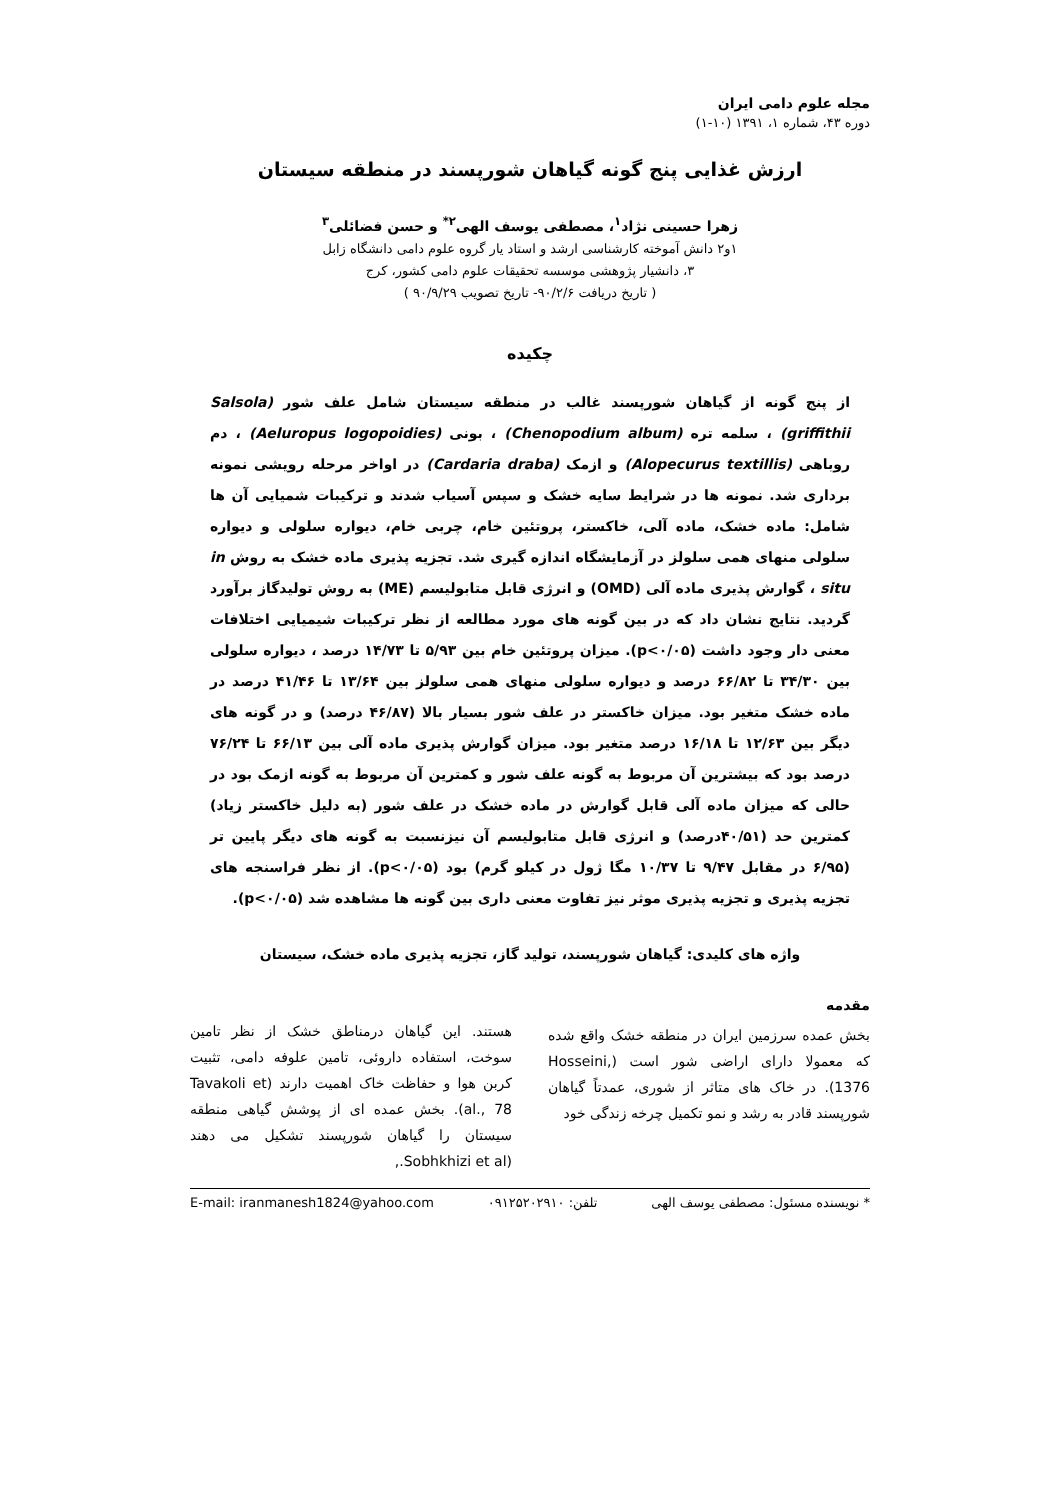مجله علوم دامی ایران
دوره ۴۳، شماره ۱، ۱۳۹۱ (۱۰-۱)
ارزش غذایی پنج گونه گیاهان شورپسند در منطقه سیستان
زهرا حسینی نژاد<sup>۱</sup>، مصطفی یوسف الهی<sup>۲*</sup> و حسن فضائلی<sup>۳</sup>
۱و۲ دانش آموخته کارشناسی ارشد و استاد یار گروه علوم دامی دانشگاه زابل
۳، دانشیار پژوهشی موسسه تحقیقات علوم دامی کشور، کرج
( تاریخ دریافت ۹۰/۲/۶- تاریخ تصویب ۹۰/۹/۲۹ )
چکیده
از پنج گونه از گیاهان شورپسند غالب در منطقه سیستان شامل علف شور Salsola) griffithii) ، سلمه تره (Chenopodium album) ، بونی (Aeluropus logopoidies) ، دم روباهی (Alopecurus textillis) و ازمک (Cardaria draba) در اواخر مرحله رویشی نمونه برداری شد. نمونه ها در شرایط سایه خشک و سپس آسیاب شدند و ترکیبات شمیایی آن ها شامل: ماده خشک، ماده آلی، خاکستر، پروتئین خام، چربی خام، دیواره سلولی و دیواره سلولی منهای همی سلولز در آزمایشگاه اندازه گیری شد. تجزیه پذیری ماده خشک به روش in situ ، گوارش پذیری ماده آلی (OMD) و انرژی قابل متابولیسم (ME) به روش تولیدگاز برآورد گردید. نتایج نشان داد که در بین گونه های مورد مطالعه از نظر ترکیبات شیمیایی اختلافات معنی دار وجود داشت (p<۰/۰۵). میزان پروتئین خام بین ۵/۹۳ تا ۱۴/۷۳ درصد ، دیواره سلولی بین ۳۴/۳۰ تا ۶۶/۸۲ درصد و دیواره سلولی منهای همی سلولز بین ۱۳/۶۴ تا ۴۱/۴۶ درصد در ماده خشک متغیر بود. میزان خاکستر در علف شور بسیار بالا (۴۶/۸۷ درصد) و در گونه های دیگر بین ۱۲/۶۳ تا ۱۶/۱۸ درصد متغیر بود. میزان گوارش پذیری ماده آلی بین ۶۶/۱۳ تا ۷۶/۲۴ درصد بود که بیشترین آن مربوط به گونه علف شور و کمترین آن مربوط به گونه ازمک بود در حالی که میزان ماده آلی قابل گوارش در ماده خشک در علف شور (به دلیل خاکستر زیاد) کمترین حد (۴۰/۵۱درصد) و انرژی قابل متابولیسم آن نیزنسبت به گونه های دیگر پایین تر (۶/۹۵ در مقابل ۹/۴۷ تا ۱۰/۳۷ مگا ژول در کیلو گرم) بود (p<۰/۰۵). از نظر فراسنجه های تجزیه پذیری و تجزیه پذیری موثر نیز تفاوت معنی داری بین گونه ها مشاهده شد (p<۰/۰۵).
واژه های کلیدی: گیاهان شورپسند، تولید گاز، تجزیه پذیری ماده خشک، سیستان
مقدمه
بخش عمده سرزمین ایران در منطقه خشک واقع شده که معمولا دارای اراضی شور است (Hosseini, 1376). در خاک های متاثر از شوری، عمدتاً گیاهان شورپسند قادر به رشد و نمو تکمیل چرخه زندگی خود
هستند. این گیاهان درمناطق خشک از نظر تامین سوخت، استفاده داروئی، تامین علوفه دامی، تثبیت کربن هوا و حفاظت خاک اهمیت دارند (Tavakoli et al., 78). بخش عمده ای از پوشش گیاهی منطقه سیستان را گیاهان شورپسند تشکیل می دهند (Sobhkhizi et al.,
* نویسنده مسئول: مصطفی یوسف الهی تلفن: ۰۹۱۲۵۲۰۲۹۱۰ E-mail: iranmanesh1824@yahoo.com